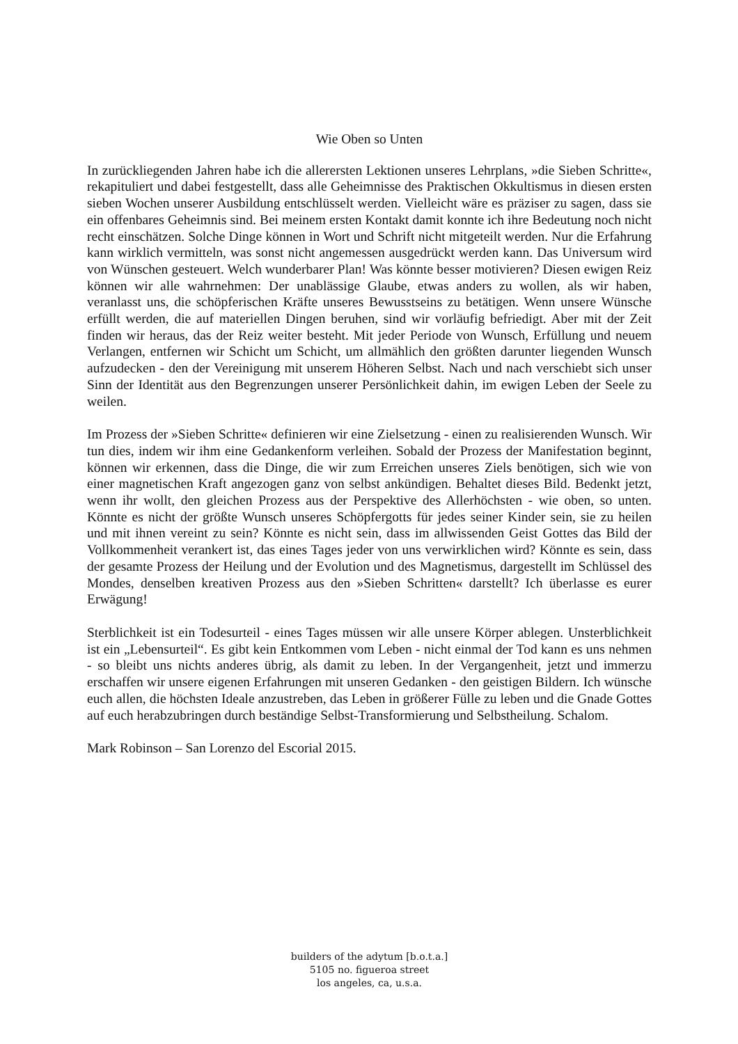Wie Oben so Unten
In zurückliegenden Jahren habe ich die allerersten Lektionen unseres Lehrplans, »die Sieben Schritte«, rekapituliert und dabei festgestellt, dass alle Geheimnisse des Praktischen Okkultismus in diesen ersten sieben Wochen unserer Ausbildung entschlüsselt werden. Vielleicht wäre es präziser zu sagen, dass sie ein offenbares Geheimnis sind. Bei meinem ersten Kontakt damit konnte ich ihre Bedeutung noch nicht recht einschätzen. Solche Dinge können in Wort und Schrift nicht mitgeteilt werden. Nur die Erfahrung kann wirklich vermitteln, was sonst nicht angemessen ausgedrückt werden kann. Das Universum wird von Wünschen gesteuert. Welch wunderbarer Plan! Was könnte besser motivieren? Diesen ewigen Reiz können wir alle wahrnehmen: Der unablässige Glaube, etwas anders zu wollen, als wir haben, veranlasst uns, die schöpferischen Kräfte unseres Bewusstseins zu betätigen. Wenn unsere Wünsche erfüllt werden, die auf materiellen Dingen beruhen, sind wir vorläufig befriedigt. Aber mit der Zeit finden wir heraus, das der Reiz weiter besteht. Mit jeder Periode von Wunsch, Erfüllung und neuem Verlangen, entfernen wir Schicht um Schicht, um allmählich den größten darunter liegenden Wunsch aufzudecken - den der Vereinigung mit unserem Höheren Selbst. Nach und nach verschiebt sich unser Sinn der Identität aus den Begrenzungen unserer Persönlichkeit dahin, im ewigen Leben der Seele zu weilen.
Im Prozess der »Sieben Schritte« definieren wir eine Zielsetzung - einen zu realisierenden Wunsch. Wir tun dies, indem wir ihm eine Gedankenform verleihen. Sobald der Prozess der Manifestation beginnt, können wir erkennen, dass die Dinge, die wir zum Erreichen unseres Ziels benötigen, sich wie von einer magnetischen Kraft angezogen ganz von selbst ankündigen. Behaltet dieses Bild. Bedenkt jetzt, wenn ihr wollt, den gleichen Prozess aus der Perspektive des Allerhöchsten - wie oben, so unten. Könnte es nicht der größte Wunsch unseres Schöpfergotts für jedes seiner Kinder sein, sie zu heilen und mit ihnen vereint zu sein? Könnte es nicht sein, dass im allwissenden Geist Gottes das Bild der Vollkommenheit verankert ist, das eines Tages jeder von uns verwirklichen wird? Könnte es sein, dass der gesamte Prozess der Heilung und der Evolution und des Magnetismus, dargestellt im Schlüssel des Mondes, denselben kreativen Prozess aus den »Sieben Schritten« darstellt? Ich überlasse es eurer Erwägung!
Sterblichkeit ist ein Todesurteil - eines Tages müssen wir alle unsere Körper ablegen. Unsterblichkeit ist ein „Lebensurteil“. Es gibt kein Entkommen vom Leben - nicht einmal der Tod kann es uns nehmen - so bleibt uns nichts anderes übrig, als damit zu leben. In der Vergangenheit, jetzt und immerzu erschaffen wir unsere eigenen Erfahrungen mit unseren Gedanken - den geistigen Bildern. Ich wünsche euch allen, die höchsten Ideale anzustreben, das Leben in größerer Fülle zu leben und die Gnade Gottes auf euch herabzubringen durch beständige Selbst-Transformierung und Selbstheilung. Schalom.
Mark Robinson – San Lorenzo del Escorial 2015.
builders of the adytum [b.o.t.a.]
5105 no. figueroa street
los angeles, ca, u.s.a.